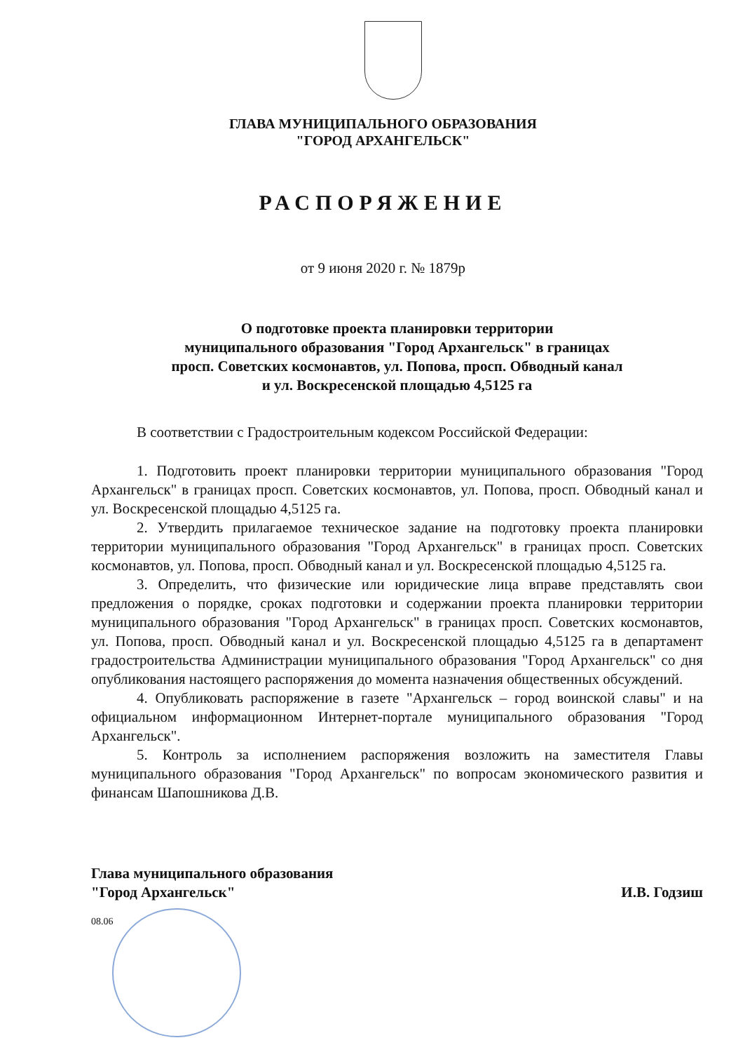ГЛАВА МУНИЦИПАЛЬНОГО ОБРАЗОВАНИЯ
"ГОРОД АРХАНГЕЛЬСК"
РАСПОРЯЖЕНИЕ
от 9 июня 2020 г. № 1879р
О подготовке проекта планировки территории
муниципального образования "Город Архангельск" в границах
просп. Советских космонавтов, ул. Попова, просп. Обводный канал
и ул. Воскресенской площадью 4,5125 га
В соответствии с Градостроительным кодексом Российской Федерации:
1. Подготовить проект планировки территории муниципального образования "Город Архангельск" в границах просп. Советских космонавтов, ул. Попова, просп. Обводный канал и ул. Воскресенской площадью 4,5125 га.
2. Утвердить прилагаемое техническое задание на подготовку проекта планировки территории муниципального образования "Город Архангельск" в границах просп. Советских космонавтов, ул. Попова, просп. Обводный канал и ул. Воскресенской площадью 4,5125 га.
3. Определить, что физические или юридические лица вправе представлять свои предложения о порядке, сроках подготовки и содержании проекта планировки территории муниципального образования "Город Архангельск" в границах просп. Советских космонавтов, ул. Попова, просп. Обводный канал и ул. Воскресенской площадью 4,5125 га в департамент градостроительства Администрации муниципального образования "Город Архангельск" со дня опубликования настоящего распоряжения до момента назначения общественных обсуждений.
4. Опубликовать распоряжение в газете "Архангельск – город воинской славы" и на официальном информационном Интернет-портале муниципального образования "Город Архангельск".
5. Контроль за исполнением распоряжения возложить на заместителя Главы муниципального образования "Город Архангельск" по вопросам экономического развития и финансам Шапошникова Д.В.
Глава муниципального образования
"Город Архангельск"
И.В. Годзиш
08.06